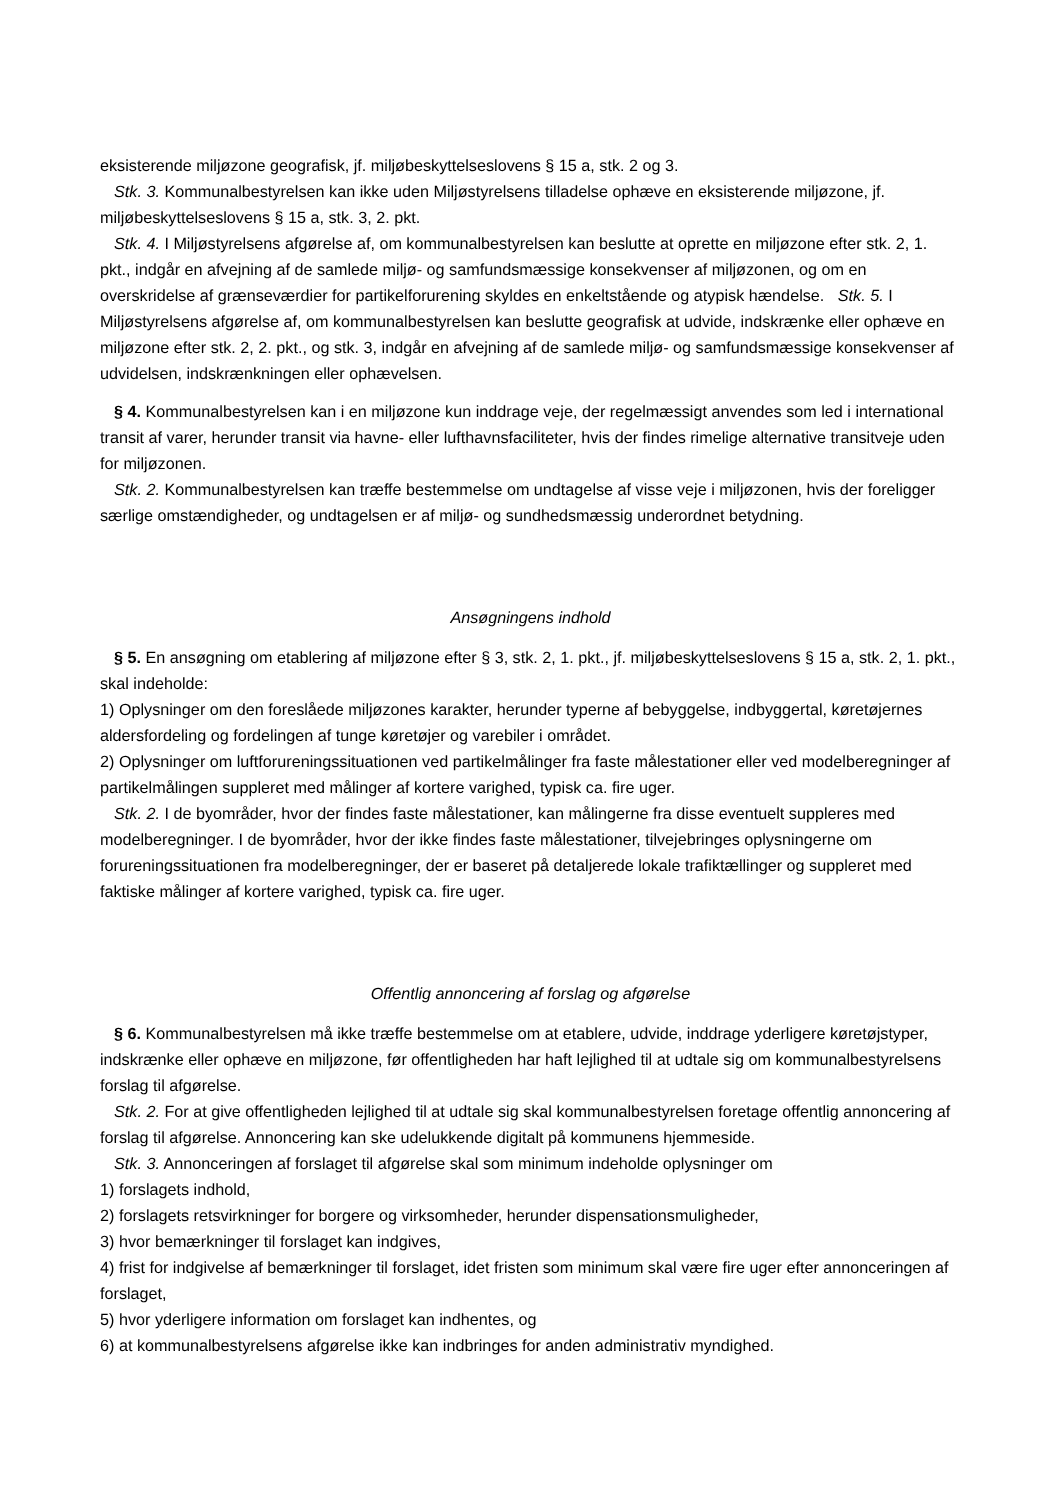eksisterende miljøzone geografisk, jf. miljøbeskyttelseslovens § 15 a, stk. 2 og 3.
Stk. 3. Kommunalbestyrelsen kan ikke uden Miljøstyrelsens tilladelse ophæve en eksisterende miljøzone, jf. miljøbeskyttelseslovens § 15 a, stk. 3, 2. pkt.
Stk. 4. I Miljøstyrelsens afgørelse af, om kommunalbestyrelsen kan beslutte at oprette en miljøzone efter stk. 2, 1. pkt., indgår en afvejning af de samlede miljø- og samfundsmæssige konsekvenser af miljøzonen, og om en overskridelse af grænseværdier for partikelforurening skyldes en enkeltstående og atypisk hændelse. Stk. 5. I Miljøstyrelsens afgørelse af, om kommunalbestyrelsen kan beslutte geografisk at udvide, indskrænke eller ophæve en miljøzone efter stk. 2, 2. pkt., og stk. 3, indgår en afvejning af de samlede miljø- og samfundsmæssige konsekvenser af udvidelsen, indskrænkningen eller ophævelsen.
§ 4. Kommunalbestyrelsen kan i en miljøzone kun inddrage veje, der regelmæssigt anvendes som led i international transit af varer, herunder transit via havne- eller lufthavnsfaciliteter, hvis der findes rimelige alternative transitveje uden for miljøzonen.
Stk. 2. Kommunalbestyrelsen kan træffe bestemmelse om undtagelse af visse veje i miljøzonen, hvis der foreligger særlige omstændigheder, og undtagelsen er af miljø- og sundhedsmæssig underordnet betydning.
Ansøgningens indhold
§ 5. En ansøgning om etablering af miljøzone efter § 3, stk. 2, 1. pkt., jf. miljøbeskyttelseslovens § 15 a, stk. 2, 1. pkt., skal indeholde:
1) Oplysninger om den foreslåede miljøzones karakter, herunder typerne af bebyggelse, indbyggertal, køretøjernes aldersfordeling og fordelingen af tunge køretøjer og varebiler i området.
2) Oplysninger om luftforureningssituationen ved partikelmålinger fra faste målestationer eller ved modelberegninger af partikelmålingen suppleret med målinger af kortere varighed, typisk ca. fire uger.
Stk. 2. I de byområder, hvor der findes faste målestationer, kan målingerne fra disse eventuelt suppleres med modelberegninger. I de byområder, hvor der ikke findes faste målestationer, tilvejebringes oplysningerne om forureningssituationen fra modelberegninger, der er baseret på detaljerede lokale trafiktællinger og suppleret med faktiske målinger af kortere varighed, typisk ca. fire uger.
Offentlig annoncering af forslag og afgørelse
§ 6. Kommunalbestyrelsen må ikke træffe bestemmelse om at etablere, udvide, inddrage yderligere køretøjstyper, indskrænke eller ophæve en miljøzone, før offentligheden har haft lejlighed til at udtale sig om kommunalbestyrelsens forslag til afgørelse.
Stk. 2. For at give offentligheden lejlighed til at udtale sig skal kommunalbestyrelsen foretage offentlig annoncering af forslag til afgørelse. Annoncering kan ske udelukkende digitalt på kommunens hjemmeside.
Stk. 3. Annonceringen af forslaget til afgørelse skal som minimum indeholde oplysninger om
1) forslagets indhold,
2) forslagets retsvirkninger for borgere og virksomheder, herunder dispensationsmuligheder,
3) hvor bemærkninger til forslaget kan indgives,
4) frist for indgivelse af bemærkninger til forslaget, idet fristen som minimum skal være fire uger efter annonceringen af forslaget,
5) hvor yderligere information om forslaget kan indhentes, og
6) at kommunalbestyrelsens afgørelse ikke kan indbringes for anden administrativ myndighed.